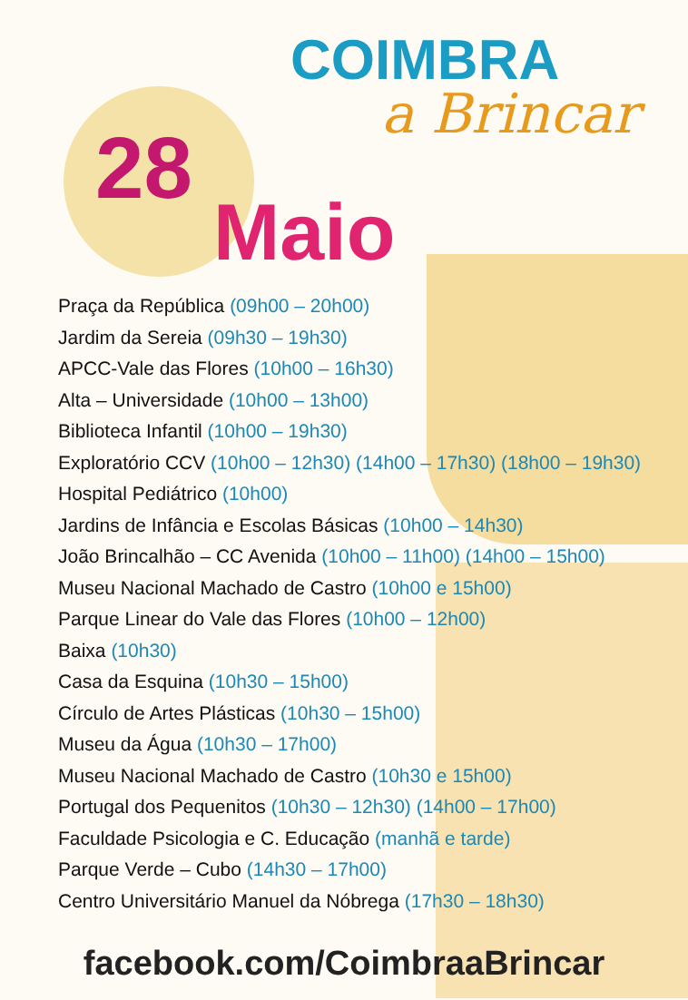COIMBRA
a Brincar
28
Maio
Praça da República (09h00 – 20h00)
Jardim da Sereia (09h30 – 19h30)
APCC-Vale das Flores (10h00 – 16h30)
Alta – Universidade (10h00 – 13h00)
Biblioteca Infantil (10h00 – 19h30)
Exploratório CCV (10h00 – 12h30) (14h00 – 17h30) (18h00 – 19h30)
Hospital Pediátrico (10h00)
Jardins de Infância e Escolas Básicas (10h00 – 14h30)
João Brincalhão – CC Avenida (10h00 – 11h00) (14h00 – 15h00)
Museu Nacional Machado de Castro (10h00 e 15h00)
Parque Linear do Vale das Flores (10h00 – 12h00)
Baixa (10h30)
Casa da Esquina (10h30 – 15h00)
Círculo de Artes Plásticas (10h30 – 15h00)
Museu da Água (10h30 – 17h00)
Museu Nacional Machado de Castro (10h30 e 15h00)
Portugal dos Pequenitos (10h30 – 12h30) (14h00 – 17h00)
Faculdade Psicologia e C. Educação (manhã e tarde)
Parque Verde – Cubo (14h30 – 17h00)
Centro Universitário Manuel da Nóbrega (17h30 – 18h30)
facebook.com/CoimbraaBrincar